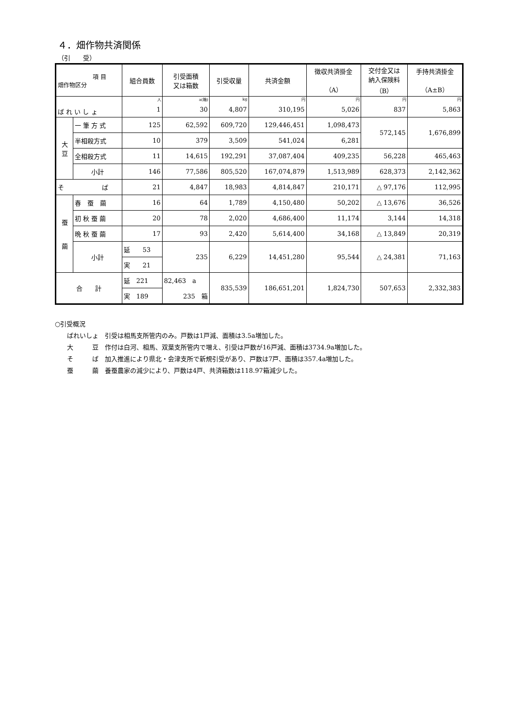４．畑作物共済関係
（引　　受）
| 項 目 畑作物区分 | | 組合員数 | 引受面積 又は箱数 | 引受収量 | 共済金額 | 徴収共済掛金 （A） | 交付金又は 納入保険料 （B） | 手持共済掛金 （A±B） |
| --- | --- | --- | --- | --- | --- | --- | --- | --- |
| ば れ い し ょ | | 人 | a(箱) | kg | 円 | 円 | 円 | 円 |
| | | 1 | 30 | 4,807 | 310,195 | 5,026 | 837 | 5,863 |
| 大 豆 | 一 筆 方 式 | 125 | 62,592 | 609,720 | 129,446,451 | 1,098,473 | 572,145 | 1,676,899 |
| | 半相殺方式 | 10 | 379 | 3,509 | 541,024 | 6,281 | | |
| | 全相殺方式 | 11 | 14,615 | 192,291 | 37,087,404 | 409,235 | 56,228 | 465,463 |
| | 小計 | 146 | 77,586 | 805,520 | 167,074,879 | 1,513,989 | 628,373 | 2,142,362 |
| そ ば | | 21 | 4,847 | 18,983 | 4,814,847 | 210,171 | △ 97,176 | 112,995 |
| 蚕 繭 | 春 蚕 繭 | 16 | 64 | 1,789 | 4,150,480 | 50,202 | △ 13,676 | 36,526 |
| | 初 秋 蚕 繭 | 20 | 78 | 2,020 | 4,686,400 | 11,174 | 3,144 | 14,318 |
| | 晩 秋 蚕 繭 | 17 | 93 | 2,420 | 5,614,400 | 34,168 | △ 13,849 | 20,319 |
| | 小計 | 延 53 | 235 | 6,229 | 14,451,280 | 95,544 | △ 24,381 | 71,163 |
| | | 実 21 | | | | | | |
| 合 計 | | 延 221 | 82,463 a | 835,539 | 186,651,201 | 1,824,730 | 507,653 | 2,332,383 |
| | | 実 189 | 235 箱 | | | | | |
○引受概況
ばれいしょ　引受は相馬支所管内のみ。戸数は1戸減、面積は3.5a増加した。
大　　　豆　作付は白河、相馬、双葉支所管内で増え、引受は戸数が16戸減、面積は3734.9a増加した。
そ　　　ば　加入推進により県北・会津支所で新規引受があり、戸数は7戸、面積は357.4a増加した。
蚕　　　繭　養蚕農家の減少により、戸数は4戸、共済箱数は118.97箱減少した。